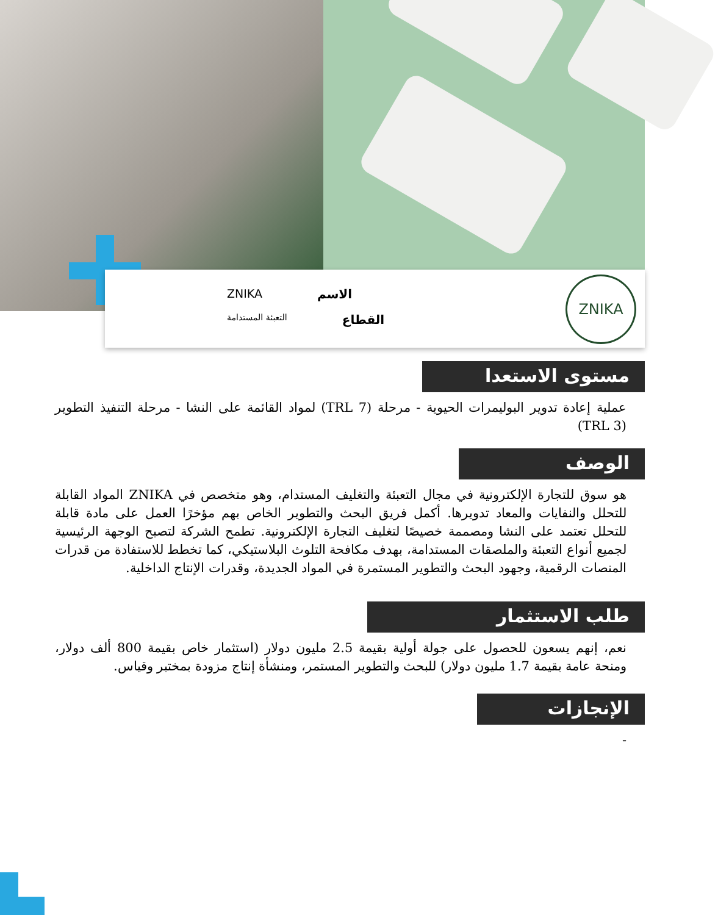الاسم ZNIKA
القطاع التعبئة المستدامة
ZNIKA
مستوى الاستعدا
عملية إعادة تدوير البوليمرات الحيوية - مرحلة (TRL 7) لمواد القائمة على النشا - مرحلة التنفيذ التطوير (TRL 3)
الوصف
هو سوق للتجارة الإلكترونية في مجال التعبئة والتغليف المستدام، وهو متخصص في ZNIKA المواد القابلة للتحلل والنفايات والمعاد تدويرها. أكمل فريق البحث والتطوير الخاص بهم مؤخرًا العمل على مادة قابلة للتحلل تعتمد على النشا ومصممة خصيصًا لتغليف التجارة الإلكترونية. تطمح الشركة لتصبح الوجهة الرئيسية لجميع أنواع التعبئة والملصقات المستدامة، بهدف مكافحة التلوث البلاستيكي، كما تخطط للاستفادة من قدرات المنصات الرقمية، وجهود البحث والتطوير المستمرة في المواد الجديدة، وقدرات الإنتاج الداخلية.
طلب الاستثمار
نعم، إنهم يسعون للحصول على جولة أولية بقيمة 2.5 مليون دولار (استثمار خاص بقيمة 800 ألف دولار، ومنحة عامة بقيمة 1.7 مليون دولار) للبحث والتطوير المستمر، ومنشأة إنتاج مزودة بمختبر وقياس.
الإنجازات
-